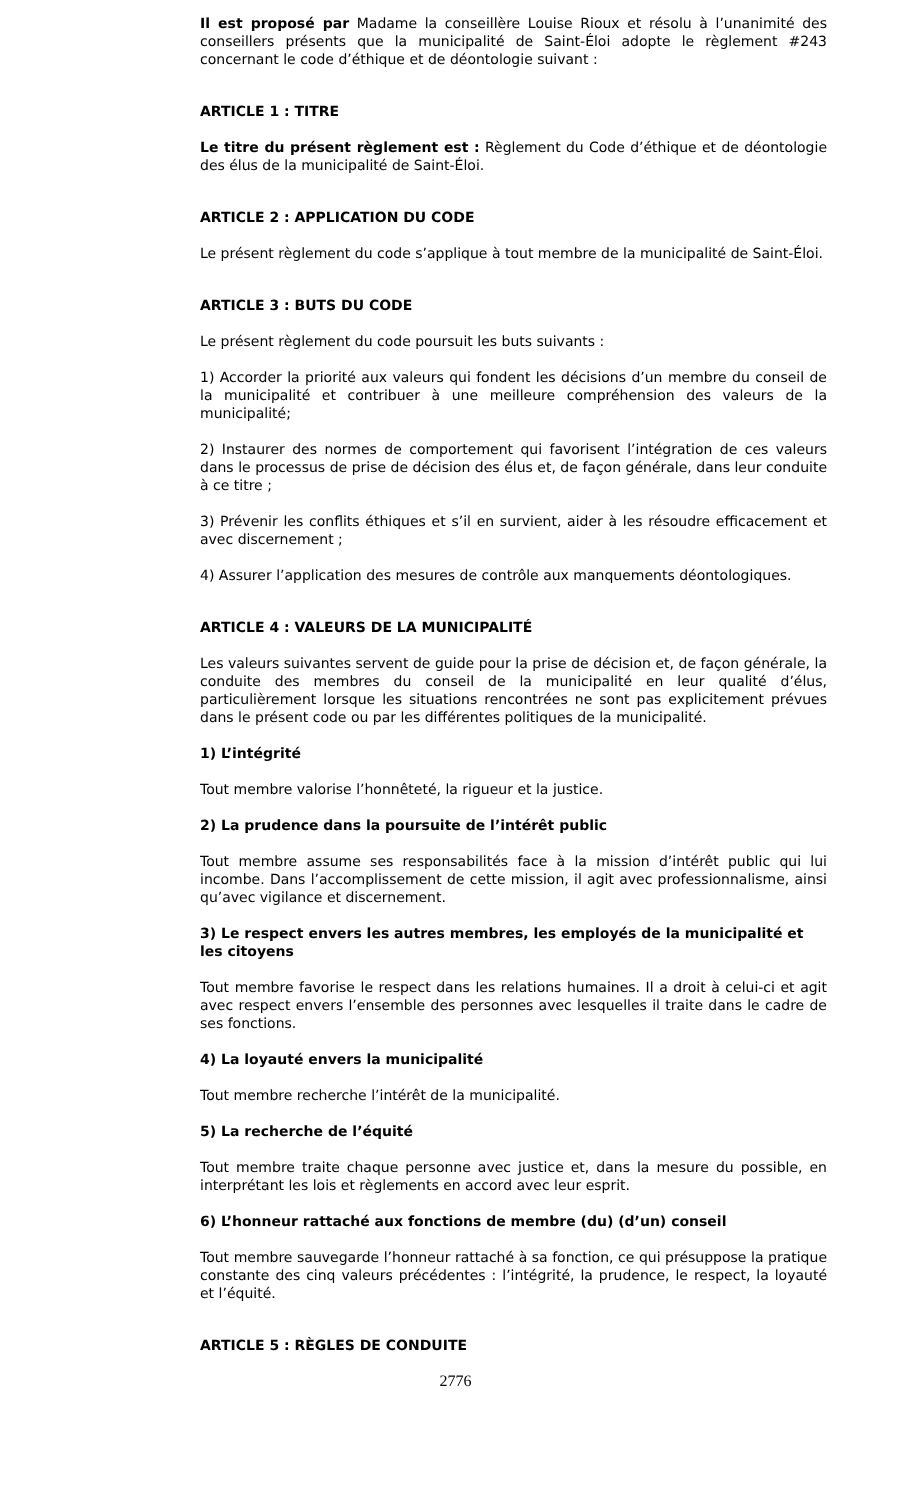Il est proposé par Madame la conseillère Louise Rioux et résolu à l’unanimité des conseillers présents que la municipalité de Saint-Éloi adopte le règlement #243 concernant le code d’éthique et de déontologie suivant :
ARTICLE 1 : TITRE
Le titre du présent règlement est : Règlement du Code d’éthique et de déontologie des élus de la municipalité de Saint-Éloi.
ARTICLE 2 : APPLICATION DU CODE
Le présent règlement du code s’applique à tout membre de la municipalité de Saint-Éloi.
ARTICLE 3 : BUTS DU CODE
Le présent règlement du code poursuit les buts suivants :
1) Accorder la priorité aux valeurs qui fondent les décisions d’un membre du conseil de la municipalité et contribuer à une meilleure compréhension des valeurs de la municipalité;
2) Instaurer des normes de comportement qui favorisent l’intégration de ces valeurs dans le processus de prise de décision des élus et, de façon générale, dans leur conduite à ce titre ;
3) Prévenir les conflits éthiques et s’il en survient, aider à les résoudre efficacement et avec discernement ;
4) Assurer l’application des mesures de contrôle aux manquements déontologiques.
ARTICLE 4 : VALEURS DE LA MUNICIPALITÉ
Les valeurs suivantes servent de guide pour la prise de décision et, de façon générale, la conduite des membres du conseil de la municipalité en leur qualité d’élus, particulièrement lorsque les situations rencontrées ne sont pas explicitement prévues dans le présent code ou par les différentes politiques de la municipalité.
1) L’intégrité
Tout membre valorise l’honnêteté, la rigueur et la justice.
2) La prudence dans la poursuite de l’intérêt public
Tout membre assume ses responsabilités face à la mission d’intérêt public qui lui incombe. Dans l’accomplissement de cette mission, il agit avec professionnalisme, ainsi qu’avec vigilance et discernement.
3) Le respect envers les autres membres, les employés de la municipalité et les citoyens
Tout membre favorise le respect dans les relations humaines. Il a droit à celui-ci et agit avec respect envers l’ensemble des personnes avec lesquelles il traite dans le cadre de ses fonctions.
4) La loyauté envers la municipalité
Tout membre recherche l’intérêt de la municipalité.
5) La recherche de l’équité
Tout membre traite chaque personne avec justice et, dans la mesure du possible, en interprétant les lois et règlements en accord avec leur esprit.
6) L’honneur rattaché aux fonctions de membre (du) (d’un) conseil
Tout membre sauvegarde l’honneur rattaché à sa fonction, ce qui présuppose la pratique constante des cinq valeurs précédentes : l’intégrité, la prudence, le respect, la loyauté et l’équité.
ARTICLE 5 : RÈGLES DE CONDUITE
2776